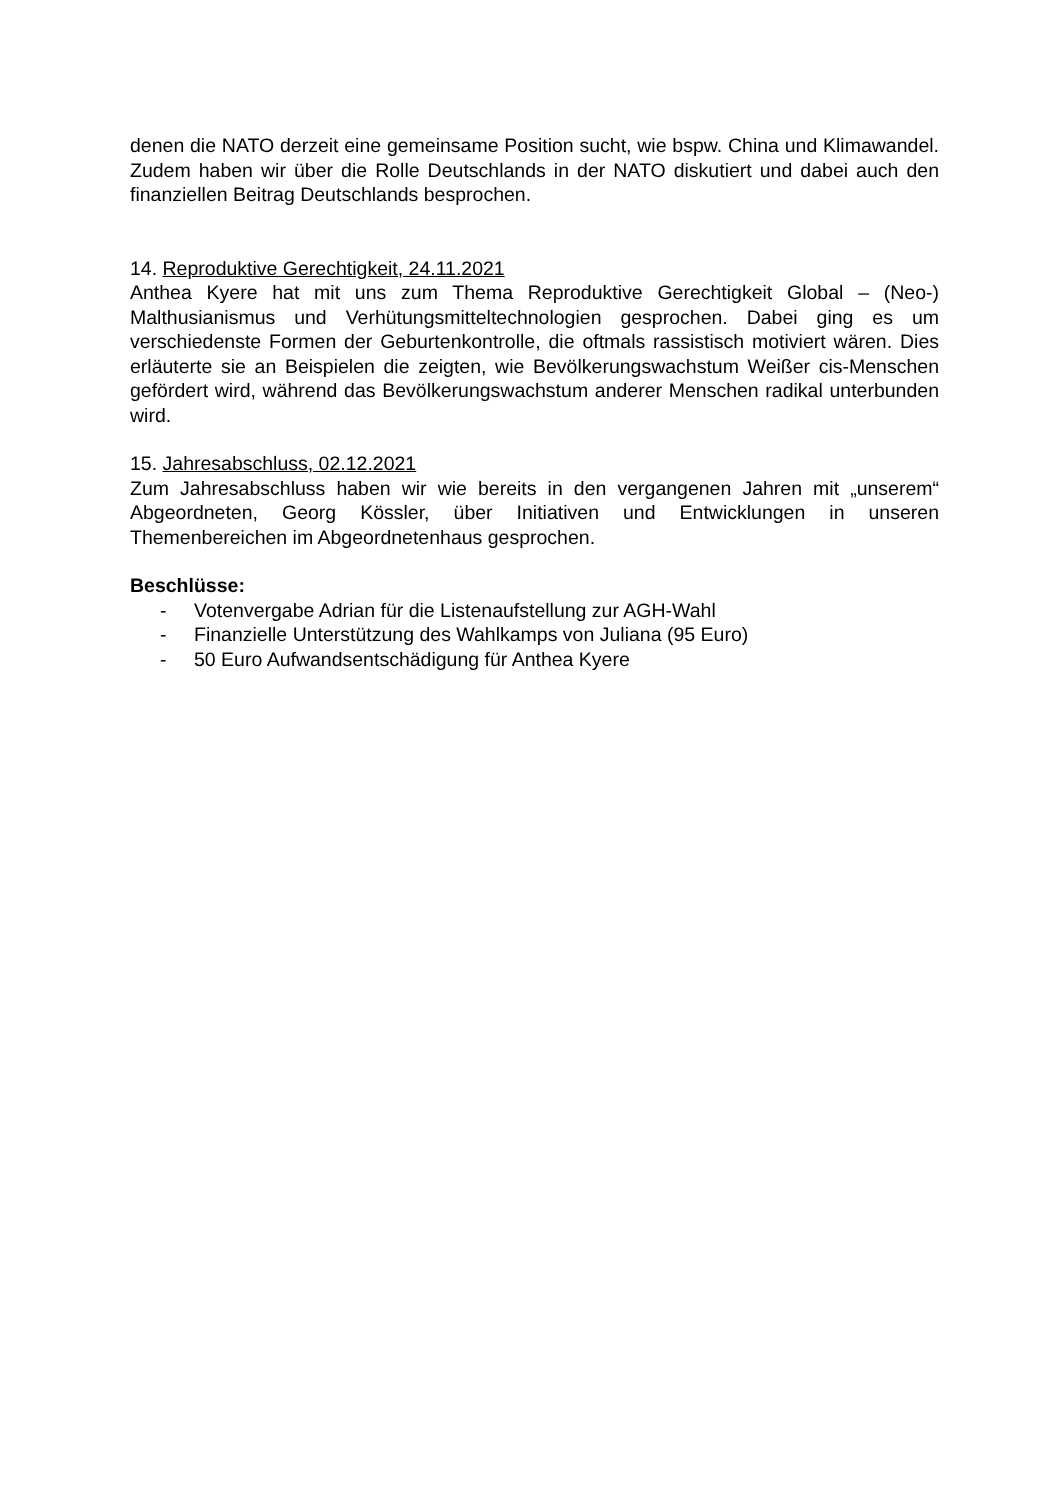denen die NATO derzeit eine gemeinsame Position sucht, wie bspw. China und Klimawandel. Zudem haben wir über die Rolle Deutschlands in der NATO diskutiert und dabei auch den finanziellen Beitrag Deutschlands besprochen.
14. Reproduktive Gerechtigkeit, 24.11.2021
Anthea Kyere hat mit uns zum Thema Reproduktive Gerechtigkeit Global – (Neo-) Malthusianismus und Verhütungsmitteltechnologien gesprochen. Dabei ging es um verschiedenste Formen der Geburtenkontrolle, die oftmals rassistisch motiviert wären. Dies erläuterte sie an Beispielen die zeigten, wie Bevölkerungswachstum Weißer cis-Menschen gefördert wird, während das Bevölkerungswachstum anderer Menschen radikal unterbunden wird.
15. Jahresabschluss, 02.12.2021
Zum Jahresabschluss haben wir wie bereits in den vergangenen Jahren mit „unserem“ Abgeordneten, Georg Kössler, über Initiativen und Entwicklungen in unseren Themenbereichen im Abgeordnetenhaus gesprochen.
Beschlüsse:
- Votenvergabe Adrian für die Listenaufstellung zur AGH-Wahl
- Finanzielle Unterstützung des Wahlkamps von Juliana (95 Euro)
- 50 Euro Aufwandsentschädigung für Anthea Kyere